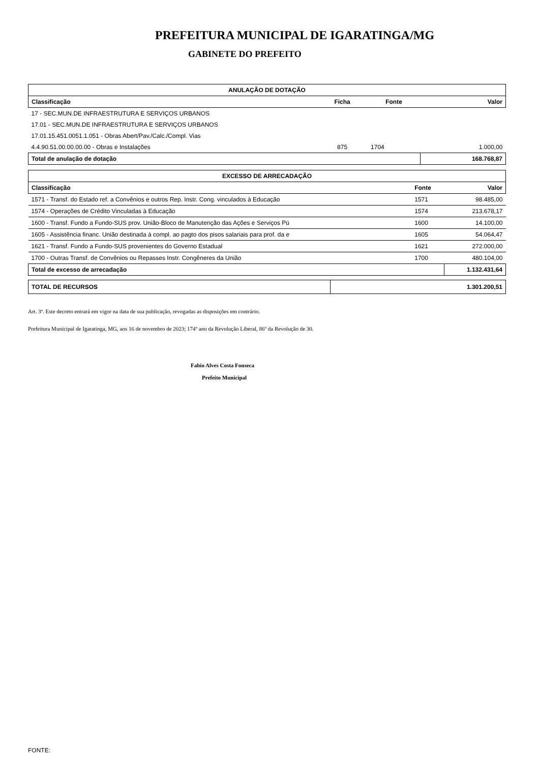PREFEITURA MUNICIPAL DE IGARATINGA/MG
GABINETE DO PREFEITO
| ANULAÇÃO DE DOTAÇÃO | | | |
| --- | --- | --- | --- |
| Classificação | Ficha | Fonte | Valor |
| 17 - SEC.MUN.DE INFRAESTRUTURA E SERVIÇOS URBANOS | | | |
| 17.01 - SEC.MUN.DE INFRAESTRUTURA E SERVIÇOS URBANOS | | | |
| 17.01.15.451.0051.1.051 - Obras Abert/Pav./Calc./Compl. Vias | | | |
| 4.4.90.51.00.00.00.00 - Obras e Instalações | 875 | 1704 | 1.000,00 |
| Total de anulação de dotação | | | 168.768,87 |
| EXCESSO DE ARRECADAÇÃO | | |
| --- | --- | --- |
| Classificação | Fonte | Valor |
| 1571 - Transf. do Estado ref. a Convênios e outros Rep. Instr. Cong. vinculados à Educação | 1571 | 98.485,00 |
| 1574 - Operações de Crédito Vinculadas à Educação | 1574 | 213.678,17 |
| 1600 - Transf. Fundo a Fundo-SUS prov. União-Bloco de Manutenção das Ações e Serviços Pú | 1600 | 14.100,00 |
| 1605 - Assistência financ. União destinada à compl. ao pagto dos pisos salariais para prof. da e | 1605 | 54.064,47 |
| 1621 - Transf. Fundo a Fundo-SUS provenientes do Governo Estadual | 1621 | 272.000,00 |
| 1700 - Outras Transf. de Convênios ou Repasses Instr. Congêneres da União | 1700 | 480.104,00 |
| Total de excesso de arrecadação | | 1.132.431,64 |
| TOTAL DE RECURSOS | 1.301.200,51 |
Art. 3º. Este decreto entrará em vigor na data de sua publicação, revogadas as disposições em contrário.
Prefeitura Municipal de Igaratinga, MG, aos 16 de novembro de 2023; 174º ano da Revolução Liberal, 86º da Revolução de 30.
Fabio Alves Costa Fonseca
Prefeito Municipal
FONTE: